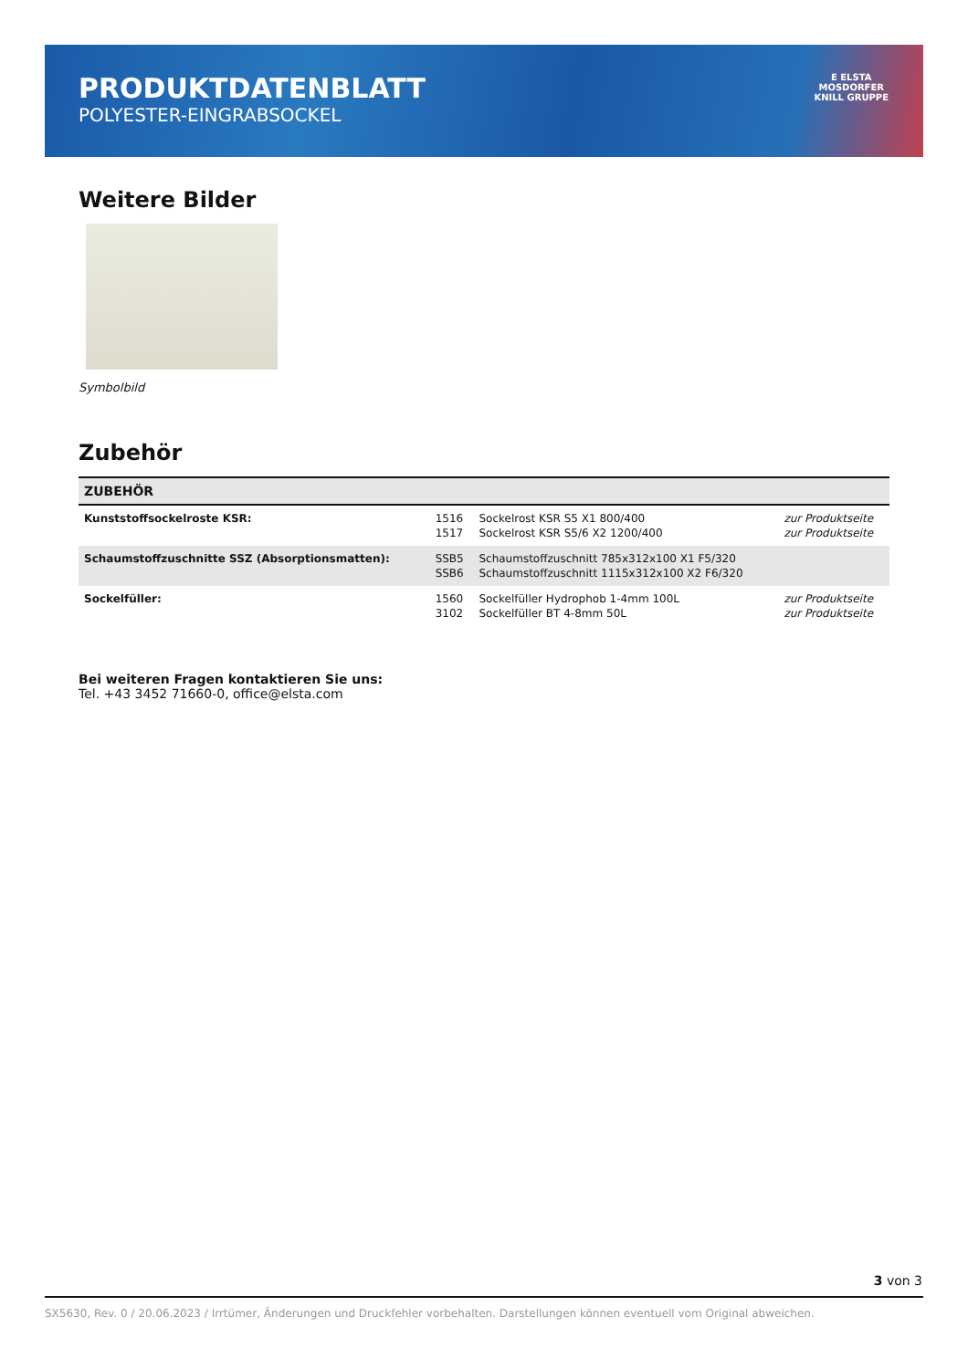PRODUKTDATENBLATT
POLYESTER-EINGRABSOCKEL
E ELSTA
MOSDORFER
KNILL GRUPPE
Weitere Bilder
Symbolbild
Zubehör
| ZUBEHÖR | | | |
| --- | --- | --- | --- |
| Kunststoffsockelroste KSR: | 1516 1517 | Sockelrost KSR S5 X1 800/400 Sockelrost KSR S5/6 X2 1200/400 | zur Produktseite zur Produktseite |
| Schaumstoffzuschnitte SSZ (Absorptionsmatten): | SSB5 SSB6 | Schaumstoffzuschnitt 785x312x100 X1 F5/320 Schaumstoffzuschnitt 1115x312x100 X2 F6/320 | |
| Sockelfüller: | 1560 3102 | Sockelfüller Hydrophob 1-4mm 100L Sockelfüller BT 4-8mm 50L | zur Produktseite zur Produktseite |
Bei weiteren Fragen kontaktieren Sie uns:
Tel. +43 3452 71660-0, office@elsta.com
3 von 3
SX5630, Rev. 0 / 20.06.2023 / Irrtümer, Änderungen und Druckfehler vorbehalten. Darstellungen können eventuell vom Original abweichen.